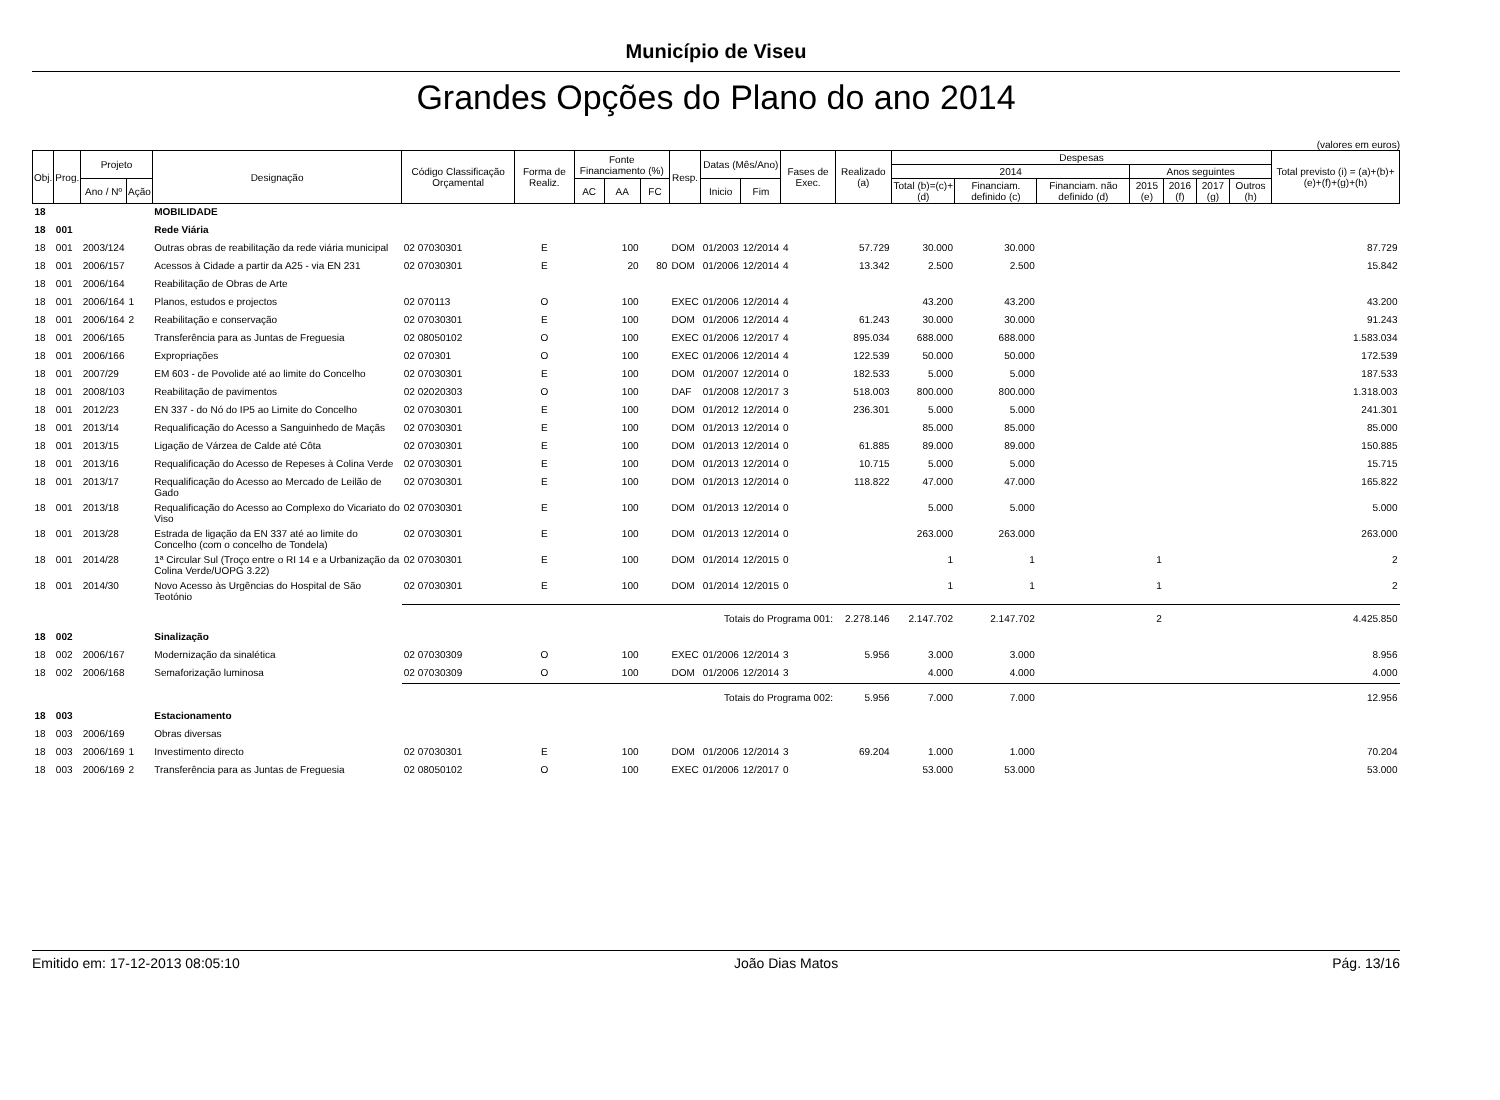Município de Viseu
Grandes Opções do Plano do ano 2014
(valores em euros)
| Obj. | Prog. | Projeto | | Designação | Código Classificação Orçamental | Forma de Realiz. | Fonte Financiamento (%) | | | Resp. | Datas (Mês/Ano) | | Fases de Exec. | Realizado (a) | Despesas | | | | | | | Total previsto (i) = (a)+(b)+ (e)+(f)+(g)+(h) |
| --- | --- | --- | --- | --- | --- | --- | --- | --- | --- | --- | --- | --- | --- | --- | --- | --- | --- | --- | --- | --- | --- | --- |
| | | | | | | | | | | | | | | | 2014 | | | Anos seguintes | | | | |
| | | | | | | | | | | | | | | | Total (b)=(c)+(d) | Financiam. definido (c) | Financiam. não definido (d) | 2015 (e) | 2016 (f) | 2017 (g) | Outros (h) | |
| | | Ano / Nº | Ação | | | | AC | AA | FC | | Inicio | Fim | | | | | | | | | | |
| 18 | | | | MOBILIDADE | | | | | | | | | | | | | | | | | | |
| 18 | 001 | | | Rede Viária | | | | | | | | | | | | | | | | | | |
| 18 | 001 | 2003/124 | | Outras obras de reabilitação da rede viária municipal | 02 07030301 | E | | 100 | | DOM | 01/2003 | 12/2014 | 4 | 57.729 | 30.000 | 30.000 | | | | | | 87.729 |
| 18 | 001 | 2006/157 | | Acessos à Cidade a partir da A25 - via EN 231 | 02 07030301 | E | | 20 | 80 | DOM | 01/2006 | 12/2014 | 4 | 13.342 | 2.500 | 2.500 | | | | | | 15.842 |
| 18 | 001 | 2006/164 | | Reabilitação de Obras de Arte | | | | | | | | | | | | | | | | | | |
| 18 | 001 | 2006/164 | 1 | Planos, estudos e projectos | 02 070113 | O | | 100 | | EXEC | 01/2006 | 12/2014 | 4 | | 43.200 | 43.200 | | | | | | 43.200 |
| 18 | 001 | 2006/164 | 2 | Reabilitação e conservação | 02 07030301 | E | | 100 | | DOM | 01/2006 | 12/2014 | 4 | 61.243 | 30.000 | 30.000 | | | | | | 91.243 |
| 18 | 001 | 2006/165 | | Transferência para as Juntas de Freguesia | 02 08050102 | O | | 100 | | EXEC | 01/2006 | 12/2017 | 4 | 895.034 | 688.000 | 688.000 | | | | | | 1.583.034 |
| 18 | 001 | 2006/166 | | Expropriações | 02 070301 | O | | 100 | | EXEC | 01/2006 | 12/2014 | 4 | 122.539 | 50.000 | 50.000 | | | | | | 172.539 |
| 18 | 001 | 2007/29 | | EM 603 - de Povolide até ao limite do Concelho | 02 07030301 | E | | 100 | | DOM | 01/2007 | 12/2014 | 0 | 182.533 | 5.000 | 5.000 | | | | | | 187.533 |
| 18 | 001 | 2008/103 | | Reabilitação de pavimentos | 02 02020303 | O | | 100 | | DAF | 01/2008 | 12/2017 | 3 | 518.003 | 800.000 | 800.000 | | | | | | 1.318.003 |
| 18 | 001 | 2012/23 | | EN 337 - do Nó do IP5 ao Limite do Concelho | 02 07030301 | E | | 100 | | DOM | 01/2012 | 12/2014 | 0 | 236.301 | 5.000 | 5.000 | | | | | | 241.301 |
| 18 | 001 | 2013/14 | | Requalificação do Acesso a Sanguinhedo de Maçãs | 02 07030301 | E | | 100 | | DOM | 01/2013 | 12/2014 | 0 | | 85.000 | 85.000 | | | | | | 85.000 |
| 18 | 001 | 2013/15 | | Ligação de Várzea de Calde até Côta | 02 07030301 | E | | 100 | | DOM | 01/2013 | 12/2014 | 0 | 61.885 | 89.000 | 89.000 | | | | | | 150.885 |
| 18 | 001 | 2013/16 | | Requalificação do Acesso de Repeses à Colina Verde | 02 07030301 | E | | 100 | | DOM | 01/2013 | 12/2014 | 0 | 10.715 | 5.000 | 5.000 | | | | | | 15.715 |
| 18 | 001 | 2013/17 | | Requalificação do Acesso ao Mercado de Leilão de Gado | 02 07030301 | E | | 100 | | DOM | 01/2013 | 12/2014 | 0 | 118.822 | 47.000 | 47.000 | | | | | | 165.822 |
| 18 | 001 | 2013/18 | | Requalificação do Acesso ao Complexo do Vicariato do Viso | 02 07030301 | E | | 100 | | DOM | 01/2013 | 12/2014 | 0 | | 5.000 | 5.000 | | | | | | 5.000 |
| 18 | 001 | 2013/28 | | Estrada de ligação da EN 337 até ao limite do Concelho (com o concelho de Tondela) | 02 07030301 | E | | 100 | | DOM | 01/2013 | 12/2014 | 0 | | 263.000 | 263.000 | | | | | | 263.000 |
| 18 | 001 | 2014/28 | | 1ª Circular Sul (Troço entre o RI 14 e a Urbanização da Colina Verde/UOPG 3.22) | 02 07030301 | E | | 100 | | DOM | 01/2014 | 12/2015 | 0 | | 1 | 1 | | 1 | | | | 2 |
| 18 | 001 | 2014/30 | | Novo Acesso às Urgências do Hospital de São Teotónio | 02 07030301 | E | | 100 | | DOM | 01/2014 | 12/2015 | 0 | | 1 | 1 | | 1 | | | | 2 |
| | | | | | Totais do Programa 001: | | | | | | | | | 2.278.146 | 2.147.702 | 2.147.702 | | 2 | | | | 4.425.850 |
| 18 | 002 | | | Sinalização | | | | | | | | | | | | | | | | | | |
| 18 | 002 | 2006/167 | | Modernização da sinalética | 02 07030309 | O | | 100 | | EXEC | 01/2006 | 12/2014 | 3 | 5.956 | 3.000 | 3.000 | | | | | | 8.956 |
| 18 | 002 | 2006/168 | | Semaforização luminosa | 02 07030309 | O | | 100 | | DOM | 01/2006 | 12/2014 | 3 | | 4.000 | 4.000 | | | | | | 4.000 |
| | | | | | Totais do Programa 002: | | | | | | | | | 5.956 | 7.000 | 7.000 | | | | | | 12.956 |
| 18 | 003 | | | Estacionamento | | | | | | | | | | | | | | | | | | |
| 18 | 003 | 2006/169 | | Obras diversas | | | | | | | | | | | | | | | | | | |
| 18 | 003 | 2006/169 | 1 | Investimento directo | 02 07030301 | E | | 100 | | DOM | 01/2006 | 12/2014 | 3 | 69.204 | 1.000 | 1.000 | | | | | | 70.204 |
| 18 | 003 | 2006/169 | 2 | Transferência para as Juntas de Freguesia | 02 08050102 | O | | 100 | | EXEC | 01/2006 | 12/2017 | 0 | | 53.000 | 53.000 | | | | | | 53.000 |
Emitido em: 17-12-2013 08:05:10 João Dias Matos Pág. 13/16